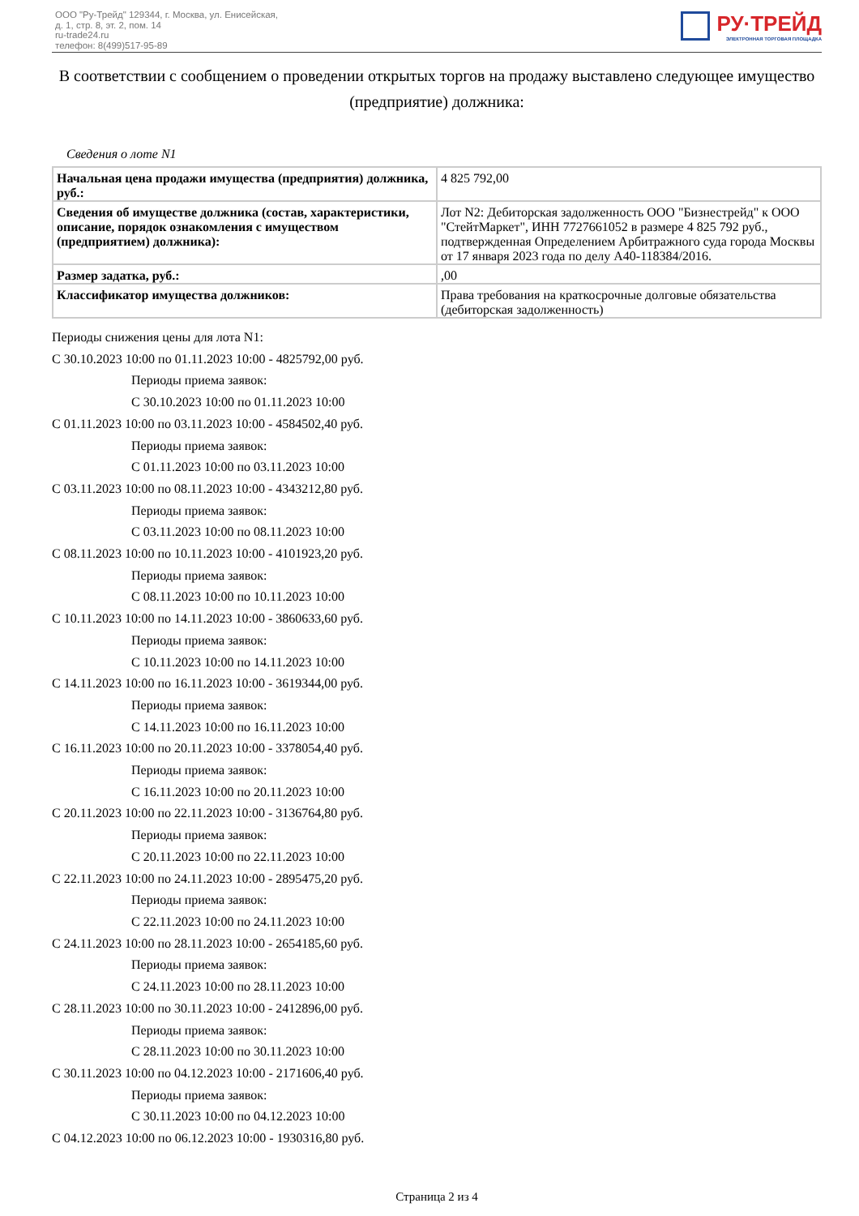ООО "Ру-Трейд" 129344, г. Москва, ул. Енисейская,
д. 1, стр. 8, эт. 2, пом. 14
ru-trade24.ru
телефон: 8(499)517-95-89
РУ·ТРЕЙД
ЭЛЕКТРОННАЯ ТОРГОВАЯ ПЛОЩАДКА
В соответствии с сообщением о проведении открытых торгов на продажу выставлено следующее имущество (предприятие) должника:
Сведения о лоте N1
| Начальная цена продажи имущества (предприятия) должника, руб.: | 4 825 792,00 |
| Сведения об имуществе должника (состав, характеристики, описание, порядок ознакомления с имуществом (предприятием) должника): | Лот N2: Дебиторская задолженность ООО "Бизнестрейд" к ООО "СтейтМаркет", ИНН 7727661052 в размере 4 825 792 руб., подтвержденная Определением Арбитражного суда города Москвы от 17 января 2023 года по делу А40-118384/2016. |
| Размер задатка, руб.: | ,00 |
| Классификатор имущества должников: | Права требования на краткосрочные долговые обязательства (дебиторская задолженность) |
Периоды снижения цены для лота N1:
С 30.10.2023 10:00 по 01.11.2023 10:00 - 4825792,00 руб.
Периоды приема заявок:
С 30.10.2023 10:00 по 01.11.2023 10:00
С 01.11.2023 10:00 по 03.11.2023 10:00 - 4584502,40 руб.
Периоды приема заявок:
С 01.11.2023 10:00 по 03.11.2023 10:00
С 03.11.2023 10:00 по 08.11.2023 10:00 - 4343212,80 руб.
Периоды приема заявок:
С 03.11.2023 10:00 по 08.11.2023 10:00
С 08.11.2023 10:00 по 10.11.2023 10:00 - 4101923,20 руб.
Периоды приема заявок:
С 08.11.2023 10:00 по 10.11.2023 10:00
С 10.11.2023 10:00 по 14.11.2023 10:00 - 3860633,60 руб.
Периоды приема заявок:
С 10.11.2023 10:00 по 14.11.2023 10:00
С 14.11.2023 10:00 по 16.11.2023 10:00 - 3619344,00 руб.
Периоды приема заявок:
С 14.11.2023 10:00 по 16.11.2023 10:00
С 16.11.2023 10:00 по 20.11.2023 10:00 - 3378054,40 руб.
Периоды приема заявок:
С 16.11.2023 10:00 по 20.11.2023 10:00
С 20.11.2023 10:00 по 22.11.2023 10:00 - 3136764,80 руб.
Периоды приема заявок:
С 20.11.2023 10:00 по 22.11.2023 10:00
С 22.11.2023 10:00 по 24.11.2023 10:00 - 2895475,20 руб.
Периоды приема заявок:
С 22.11.2023 10:00 по 24.11.2023 10:00
С 24.11.2023 10:00 по 28.11.2023 10:00 - 2654185,60 руб.
Периоды приема заявок:
С 24.11.2023 10:00 по 28.11.2023 10:00
С 28.11.2023 10:00 по 30.11.2023 10:00 - 2412896,00 руб.
Периоды приема заявок:
С 28.11.2023 10:00 по 30.11.2023 10:00
С 30.11.2023 10:00 по 04.12.2023 10:00 - 2171606,40 руб.
Периоды приема заявок:
С 30.11.2023 10:00 по 04.12.2023 10:00
С 04.12.2023 10:00 по 06.12.2023 10:00 - 1930316,80 руб.
Страница 2 из 4